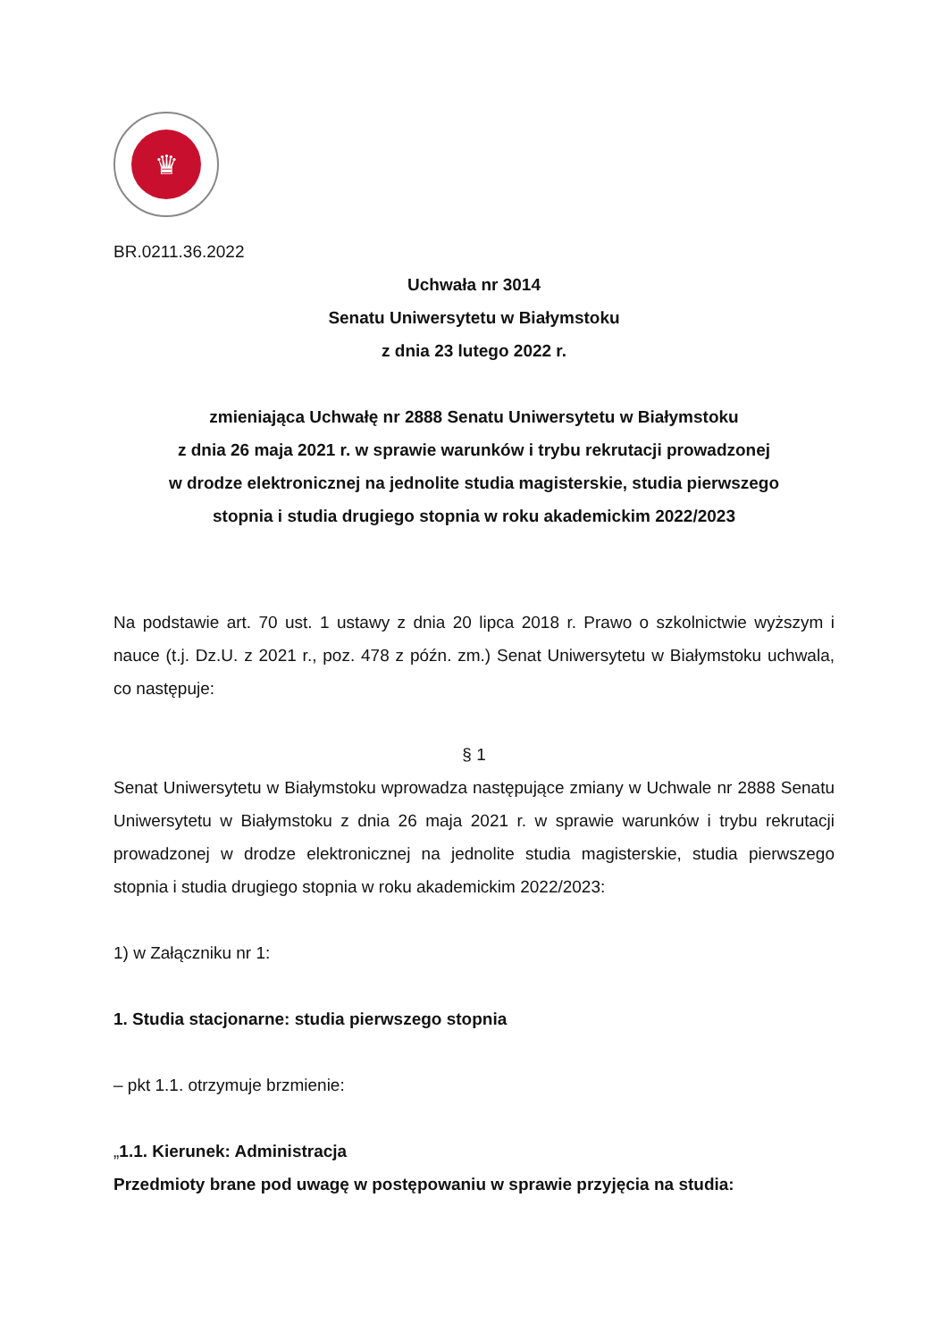♛
BR.0211.36.2022
Uchwała nr 3014
Senatu Uniwersytetu w Białymstoku
z dnia 23 lutego 2022 r.
zmieniająca Uchwałę nr 2888 Senatu Uniwersytetu w Białymstoku
z dnia 26 maja 2021 r. w sprawie warunków i trybu rekrutacji prowadzonej
w drodze elektronicznej na jednolite studia magisterskie, studia pierwszego
stopnia i studia drugiego stopnia w roku akademickim 2022/2023
Na podstawie art. 70 ust. 1 ustawy z dnia 20 lipca 2018 r. Prawo o szkolnictwie wyższym i nauce (t.j. Dz.U. z 2021 r., poz. 478 z późn. zm.) Senat Uniwersytetu w Białymstoku uchwala, co następuje:
§ 1
Senat Uniwersytetu w Białymstoku wprowadza następujące zmiany w Uchwale nr 2888 Senatu Uniwersytetu w Białymstoku z dnia 26 maja 2021 r. w sprawie warunków i trybu rekrutacji prowadzonej w drodze elektronicznej na jednolite studia magisterskie, studia pierwszego stopnia i studia drugiego stopnia w roku akademickim 2022/2023:
1) w Załączniku nr 1:
1. Studia stacjonarne: studia pierwszego stopnia
– pkt 1.1. otrzymuje brzmienie:
„1.1. Kierunek: Administracja
Przedmioty brane pod uwagę w postępowaniu w sprawie przyjęcia na studia: